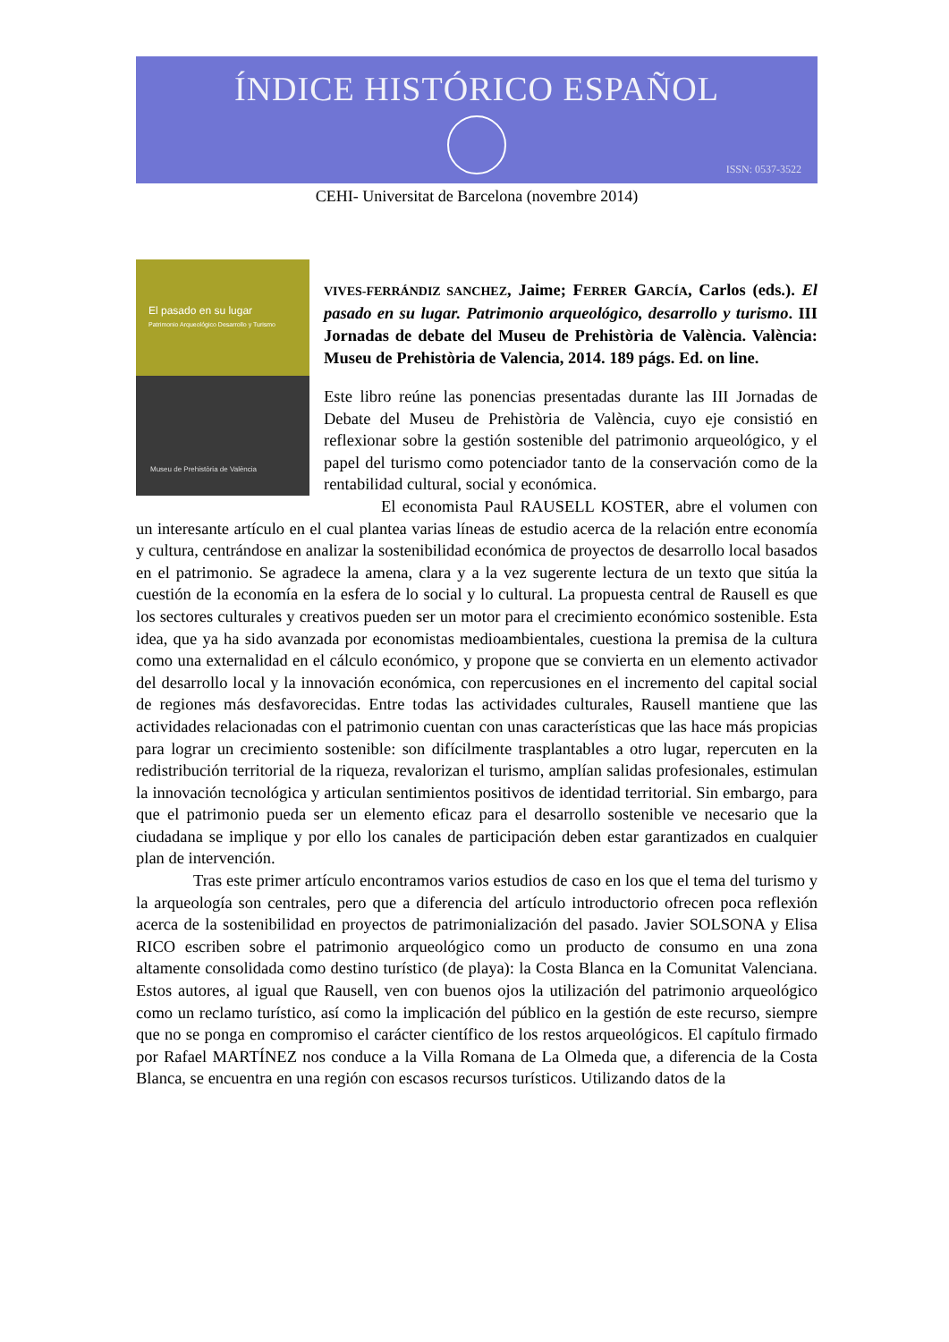ÍNDICE HISTÓRICO ESPAÑOL
ISSN: 0537-3522
CEHI- Universitat de Barcelona (novembre 2014)
El pasado en su lugar
Patrimonio Arqueológico Desarrollo y Turismo
Museu de Prehistòria de València
VIVES-FERRÁNDIZ SANCHEZ, Jaime; FERRER GARCÍA, Carlos (eds.). El pasado en su lugar. Patrimonio arqueológico, desarrollo y turismo. III Jornadas de debate del Museu de Prehistòria de València. València: Museu de Prehistòria de Valencia, 2014. 189 págs. Ed. on line.
Este libro reúne las ponencias presentadas durante las III Jornadas de Debate del Museu de Prehistòria de València, cuyo eje consistió en reflexionar sobre la gestión sostenible del patrimonio arqueológico, y el papel del turismo como potenciador tanto de la conservación como de la rentabilidad cultural, social y económica.
El economista Paul RAUSELL KOSTER, abre el volumen con un interesante artículo en el cual plantea varias líneas de estudio acerca de la relación entre economía y cultura, centrándose en analizar la sostenibilidad económica de proyectos de desarrollo local basados en el patrimonio. Se agradece la amena, clara y a la vez sugerente lectura de un texto que sitúa la cuestión de la economía en la esfera de lo social y lo cultural. La propuesta central de Rausell es que los sectores culturales y creativos pueden ser un motor para el crecimiento económico sostenible. Esta idea, que ya ha sido avanzada por economistas medioambientales, cuestiona la premisa de la cultura como una externalidad en el cálculo económico, y propone que se convierta en un elemento activador del desarrollo local y la innovación económica, con repercusiones en el incremento del capital social de regiones más desfavorecidas. Entre todas las actividades culturales, Rausell mantiene que las actividades relacionadas con el patrimonio cuentan con unas características que las hace más propicias para lograr un crecimiento sostenible: son difícilmente trasplantables a otro lugar, repercuten en la redistribución territorial de la riqueza, revalorizan el turismo, amplían salidas profesionales, estimulan la innovación tecnológica y articulan sentimientos positivos de identidad territorial. Sin embargo, para que el patrimonio pueda ser un elemento eficaz para el desarrollo sostenible ve necesario que la ciudadana se implique y por ello los canales de participación deben estar garantizados en cualquier plan de intervención.
Tras este primer artículo encontramos varios estudios de caso en los que el tema del turismo y la arqueología son centrales, pero que a diferencia del artículo introductorio ofrecen poca reflexión acerca de la sostenibilidad en proyectos de patrimonialización del pasado. Javier SOLSONA y Elisa RICO escriben sobre el patrimonio arqueológico como un producto de consumo en una zona altamente consolidada como destino turístico (de playa): la Costa Blanca en la Comunitat Valenciana. Estos autores, al igual que Rausell, ven con buenos ojos la utilización del patrimonio arqueológico como un reclamo turístico, así como la implicación del público en la gestión de este recurso, siempre que no se ponga en compromiso el carácter científico de los restos arqueológicos. El capítulo firmado por Rafael MARTÍNEZ nos conduce a la Villa Romana de La Olmeda que, a diferencia de la Costa Blanca, se encuentra en una región con escasos recursos turísticos. Utilizando datos de la